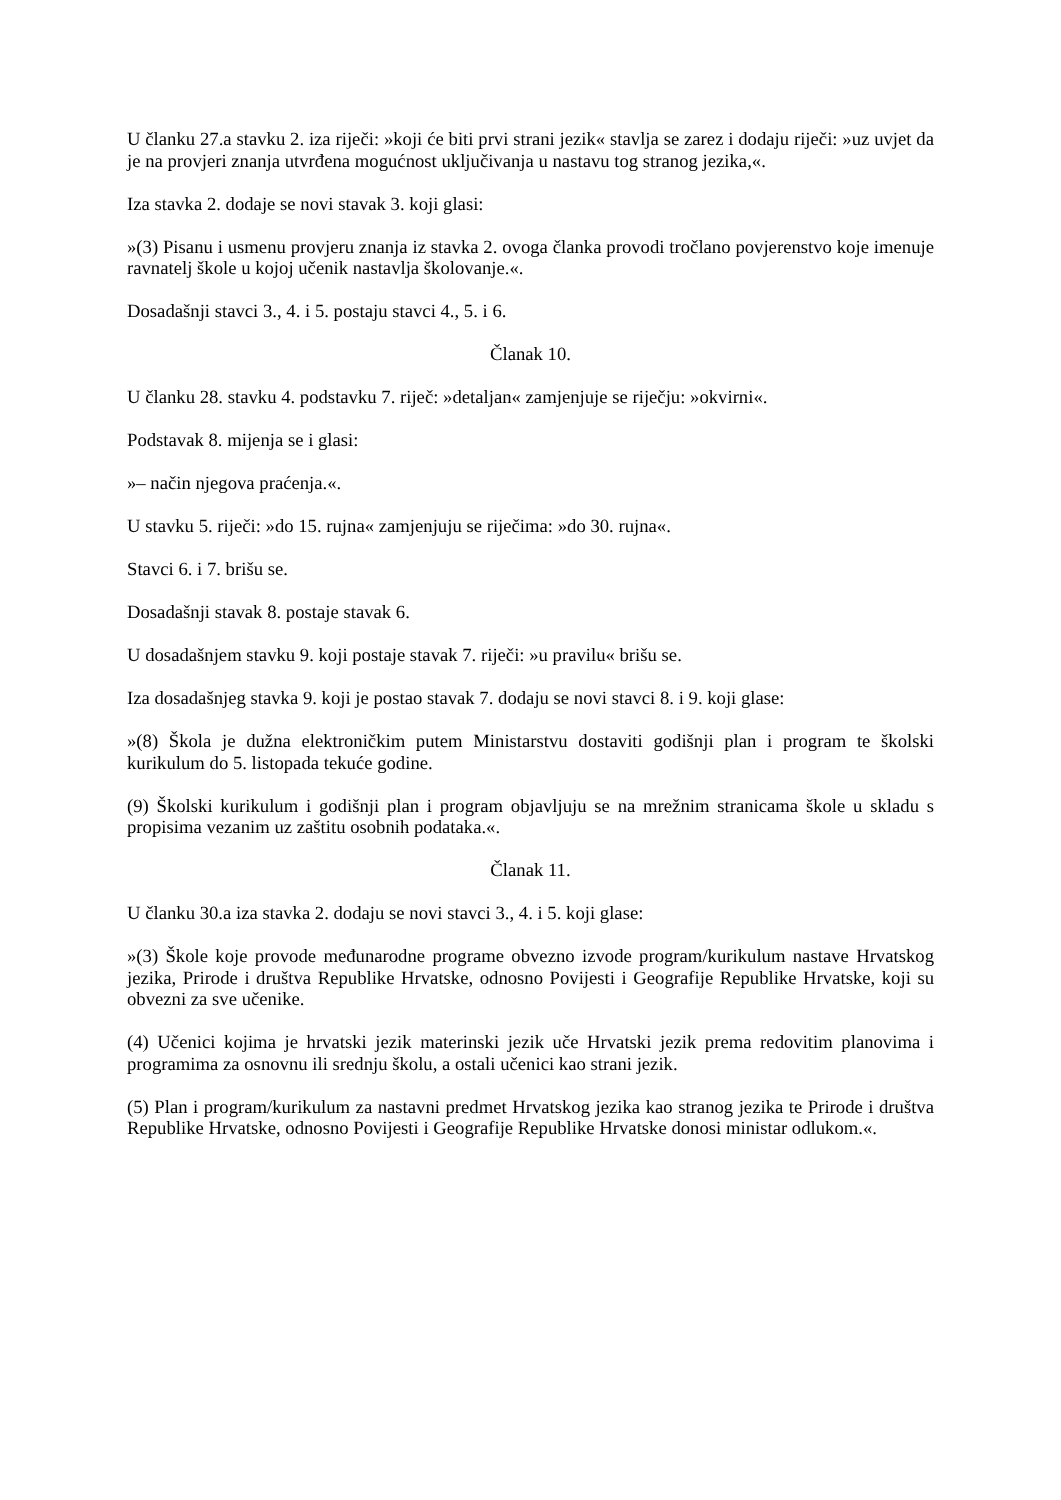U članku 27.a stavku 2. iza riječi: »koji će biti prvi strani jezik« stavlja se zarez i dodaju riječi: »uz uvjet da je na provjeri znanja utvrđena mogućnost uključivanja u nastavu tog stranog jezika,«.
Iza stavka 2. dodaje se novi stavak 3. koji glasi:
»(3) Pisanu i usmenu provjeru znanja iz stavka 2. ovoga članka provodi tročlano povjerenstvo koje imenuje ravnatelj škole u kojoj učenik nastavlja školovanje.«.
Dosadašnji stavci 3., 4. i 5. postaju stavci 4., 5. i 6.
Članak 10.
U članku 28. stavku 4. podstavku 7. riječ: »detaljan« zamjenjuje se riječju: »okvirni«.
Podstavak 8. mijenja se i glasi:
»– način njegova praćenja.«.
U stavku 5. riječi: »do 15. rujna« zamjenjuju se riječima: »do 30. rujna«.
Stavci 6. i 7. brišu se.
Dosadašnji stavak 8. postaje stavak 6.
U dosadašnjem stavku 9. koji postaje stavak 7. riječi: »u pravilu« brišu se.
Iza dosadašnjeg stavka 9. koji je postao stavak 7. dodaju se novi stavci 8. i 9. koji glase:
»(8) Škola je dužna elektroničkim putem Ministarstvu dostaviti godišnji plan i program te školski kurikulum do 5. listopada tekuće godine.
(9) Školski kurikulum i godišnji plan i program objavljuju se na mrežnim stranicama škole u skladu s propisima vezanim uz zaštitu osobnih podataka.«.
Članak 11.
U članku 30.a iza stavka 2. dodaju se novi stavci 3., 4. i 5. koji glase:
»(3) Škole koje provode međunarodne programe obvezno izvode program/kurikulum nastave Hrvatskog jezika, Prirode i društva Republike Hrvatske, odnosno Povijesti i Geografije Republike Hrvatske, koji su obvezni za sve učenike.
(4) Učenici kojima je hrvatski jezik materinski jezik uče Hrvatski jezik prema redovitim planovima i programima za osnovnu ili srednju školu, a ostali učenici kao strani jezik.
(5) Plan i program/kurikulum za nastavni predmet Hrvatskog jezika kao stranog jezika te Prirode i društva Republike Hrvatske, odnosno Povijesti i Geografije Republike Hrvatske donosi ministar odlukom.«.